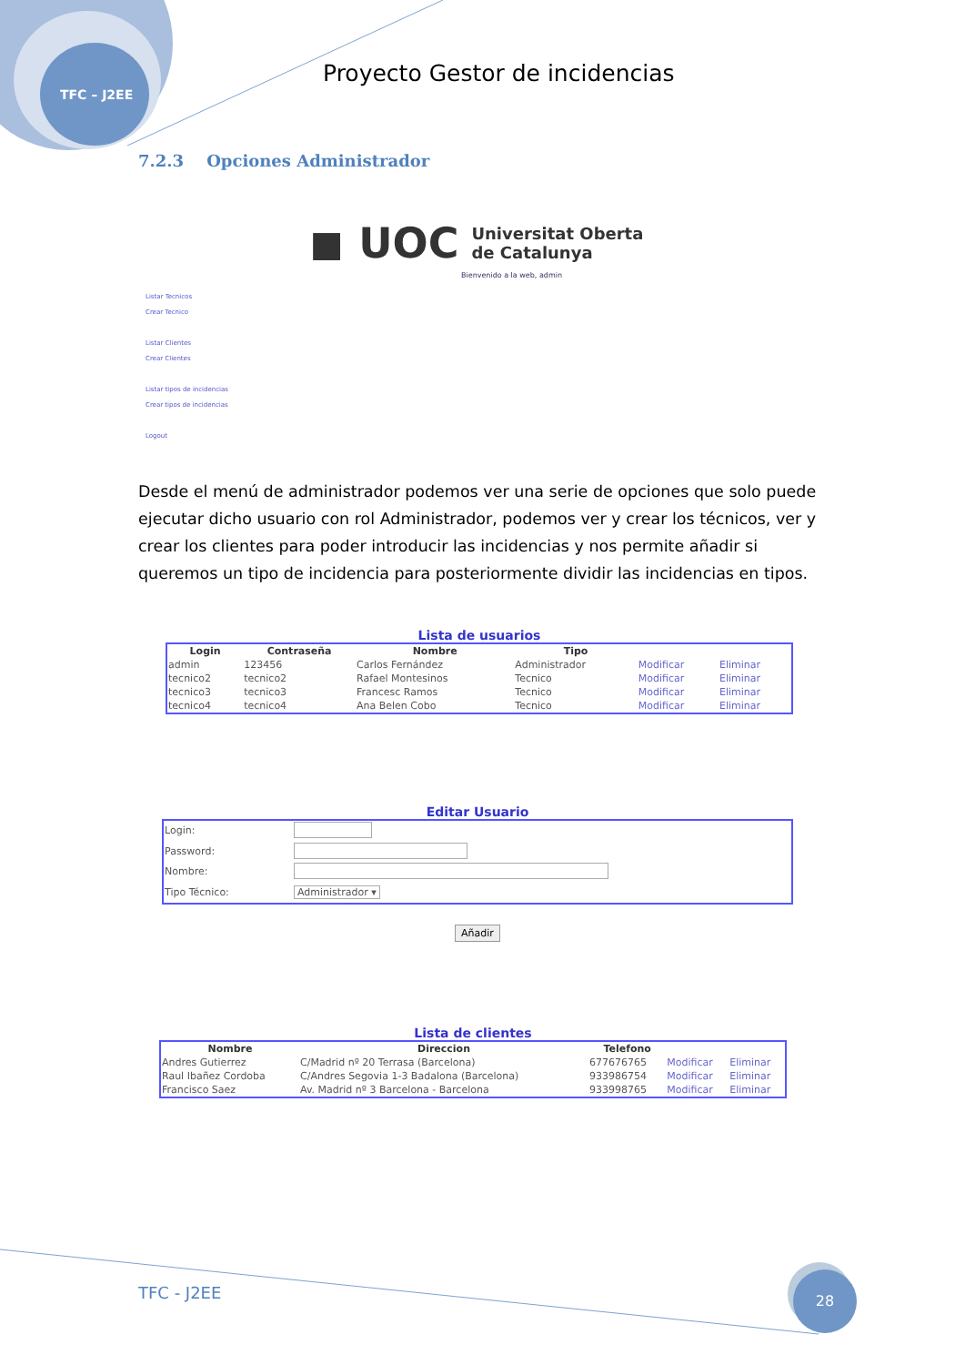TFC – J2EE
Proyecto Gestor de incidencias
7.2.3 Opciones Administrador
◼ UOC Universitat Oberta
de Catalunya
Bienvenido a la web, admin
Listar Tecnicos
Crear Tecnico
Listar Clientes
Crear Clientes
Listar tipos de incidencias
Crear tipos de incidencias
Logout
Desde el menú de administrador podemos ver una serie de opciones que solo puede ejecutar dicho usuario con rol Administrador, podemos ver y crear los técnicos, ver y crear los clientes para poder introducir las incidencias y nos permite añadir si queremos un tipo de incidencia para posteriormente dividir las incidencias en tipos.
Lista de usuarios
| Login | Contraseña | Nombre | Tipo | | |
| --- | --- | --- | --- | --- | --- |
| admin | 123456 | Carlos Fernández | Administrador | Modificar | Eliminar |
| tecnico2 | tecnico2 | Rafael Montesinos | Tecnico | Modificar | Eliminar |
| tecnico3 | tecnico3 | Francesc Ramos | Tecnico | Modificar | Eliminar |
| tecnico4 | tecnico4 | Ana Belen Cobo | Tecnico | Modificar | Eliminar |
Editar Usuario
| Login: | |
| Password: | |
| Nombre: | |
| Tipo Técnico: | Administrador ▾ |
Añadir
Lista de clientes
| Nombre | Direccion | Telefono | | |
| --- | --- | --- | --- | --- |
| Andres Gutierrez | C/Madrid nº 20 Terrasa (Barcelona) | 677676765 | Modificar | Eliminar |
| Raul Ibañez Cordoba | C/Andres Segovia 1-3 Badalona (Barcelona) | 933986754 | Modificar | Eliminar |
| Francisco Saez | Av. Madrid nº 3 Barcelona - Barcelona | 933998765 | Modificar | Eliminar |
TFC - J2EE
28